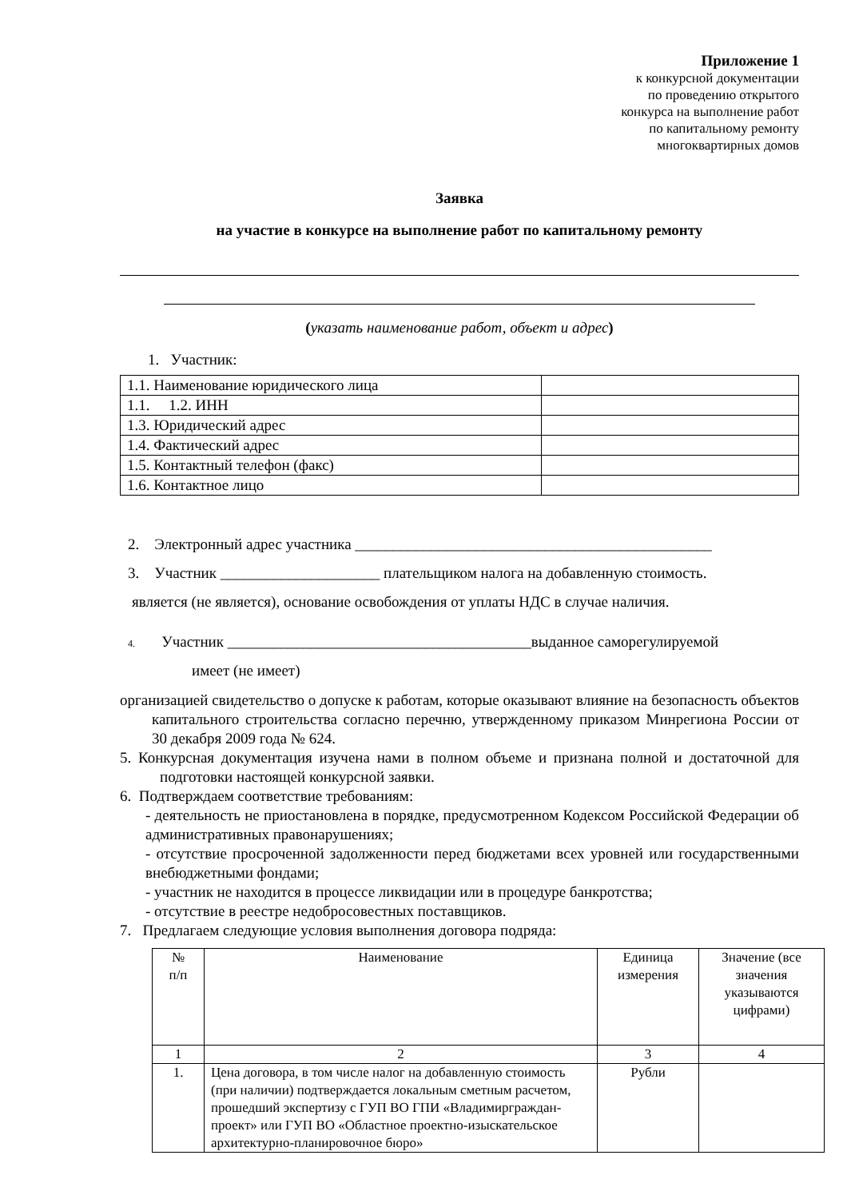Приложение 1
к конкурсной документации
по проведению открытого
конкурса на выполнение работ
по капитальному ремонту
многоквартирных домов
Заявка
на участие в конкурсе на выполнение работ по капитальному ремонту
(указать наименование работ, объект и адрес)
1. Участник:
| 1.1. Наименование юридического лица | |
| 1.1. 1.2. ИНН | |
| 1.3. Юридический адрес | |
| 1.4. Фактический адрес | |
| 1.5. Контактный телефон (факс) | |
| 1.6. Контактное лицо | |
2. Электронный адрес участника _______________________________________________
3. Участник _____________________ плательщиком налога на добавленную стоимость.
является (не является), основание освобождения от уплаты НДС в случае наличия.
4. Участник ________________________________________выданное саморегулируемой
имеет (не имеет)
организацией свидетельство о допуске к работам, которые оказывают влияние на безопасность объектов капитального строительства согласно перечню, утвержденному приказом Минрегиона России от 30 декабря 2009 года № 624.
5. Конкурсная документация изучена нами в полном объеме и признана полной и достаточной для подготовки настоящей конкурсной заявки.
6. Подтверждаем соответствие требованиям:
- деятельность не приостановлена в порядке, предусмотренном Кодексом Российской Федерации об административных правонарушениях;
- отсутствие просроченной задолженности перед бюджетами всех уровней или государственными внебюджетными фондами;
- участник не находится в процессе ликвидации или в процедуре банкротства;
- отсутствие в реестре недобросовестных поставщиков.
7. Предлагаем следующие условия выполнения договора подряда:
| № п/п | Наименование | Единица измерения | Значение (все значения указываются цифрами) |
| 1 | 2 | 3 | 4 |
| 1. | Цена договора, в том числе налог на добавленную стоимость (при наличии) подтверждается локальным сметным расчетом, прошедший экспертизу с ГУП ВО ГПИ «Владимирграждан-проект» или ГУП ВО «Областное проектно-изыскательское архитектурно-планировочное бюро» | Рубли | |